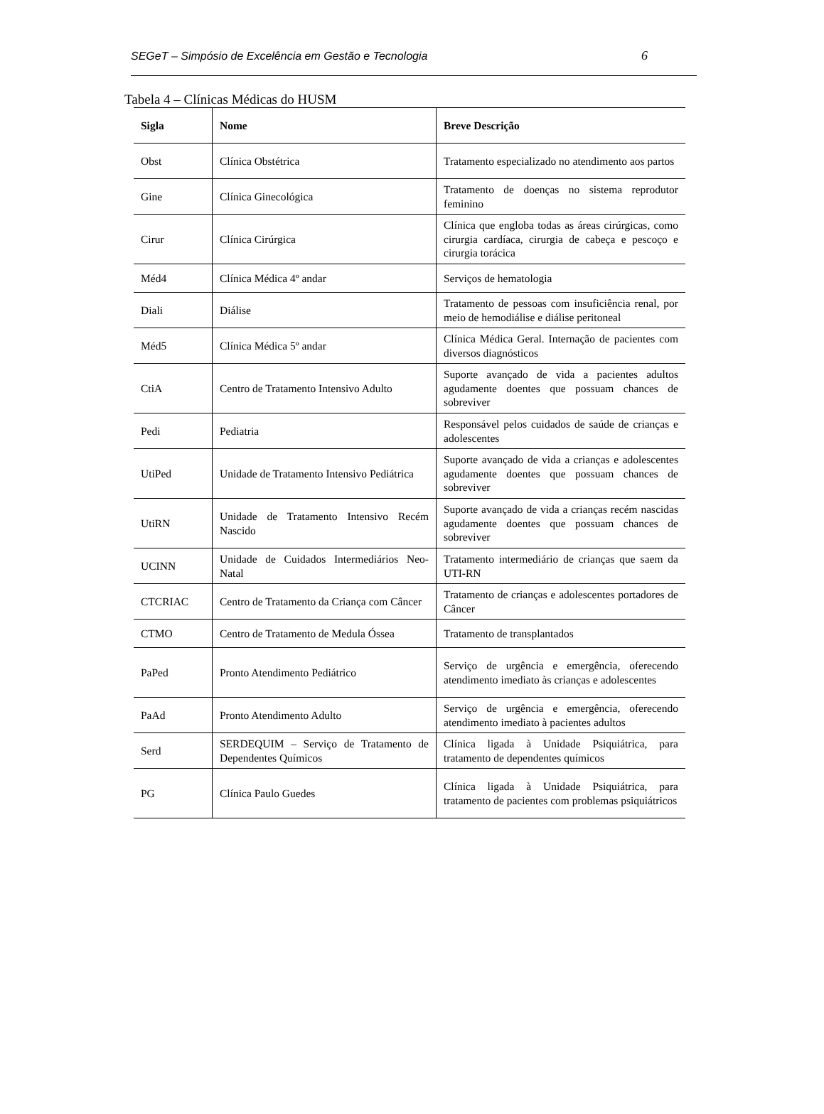SEGeT – Simpósio de Excelência em Gestão e Tecnologia 6
Tabela 4 – Clínicas Médicas do HUSM
| Sigla | Nome | Breve Descrição |
| --- | --- | --- |
| Obst | Clínica Obstétrica | Tratamento especializado no atendimento aos partos |
| Gine | Clínica Ginecológica | Tratamento de doenças no sistema reprodutor feminino |
| Cirur | Clínica Cirúrgica | Clínica que engloba todas as áreas cirúrgicas, como cirurgia cardíaca, cirurgia de cabeça e pescoço e cirurgia torácica |
| Méd4 | Clínica Médica 4º andar | Serviços de hematologia |
| Diali | Diálise | Tratamento de pessoas com insuficiência renal, por meio de hemodiálise e diálise peritoneal |
| Méd5 | Clínica Médica 5º andar | Clínica Médica Geral. Internação de pacientes com diversos diagnósticos |
| CtiA | Centro de Tratamento Intensivo Adulto | Suporte avançado de vida a pacientes adultos agudamente doentes que possuam chances de sobreviver |
| Pedi | Pediatria | Responsável pelos cuidados de saúde de crianças e adolescentes |
| UtiPed | Unidade de Tratamento Intensivo Pediátrica | Suporte avançado de vida a crianças e adolescentes agudamente doentes que possuam chances de sobreviver |
| UtiRN | Unidade de Tratamento Intensivo Recém Nascido | Suporte avançado de vida a crianças recém nascidas agudamente doentes que possuam chances de sobreviver |
| UCINN | Unidade de Cuidados Intermediários Neo-Natal | Tratamento intermediário de crianças que saem da UTI-RN |
| CTCRIAC | Centro de Tratamento da Criança com Câncer | Tratamento de crianças e adolescentes portadores de Câncer |
| CTMO | Centro de Tratamento de Medula Óssea | Tratamento de transplantados |
| PaPed | Pronto Atendimento Pediátrico | Serviço de urgência e emergência, oferecendo atendimento imediato às crianças e adolescentes |
| PaAd | Pronto Atendimento Adulto | Serviço de urgência e emergência, oferecendo atendimento imediato à pacientes adultos |
| Serd | SERDEQUIM – Serviço de Tratamento de Dependentes Químicos | Clínica ligada à Unidade Psiquiátrica, para tratamento de dependentes químicos |
| PG | Clínica Paulo Guedes | Clínica ligada à Unidade Psiquiátrica, para tratamento de pacientes com problemas psiquiátricos |